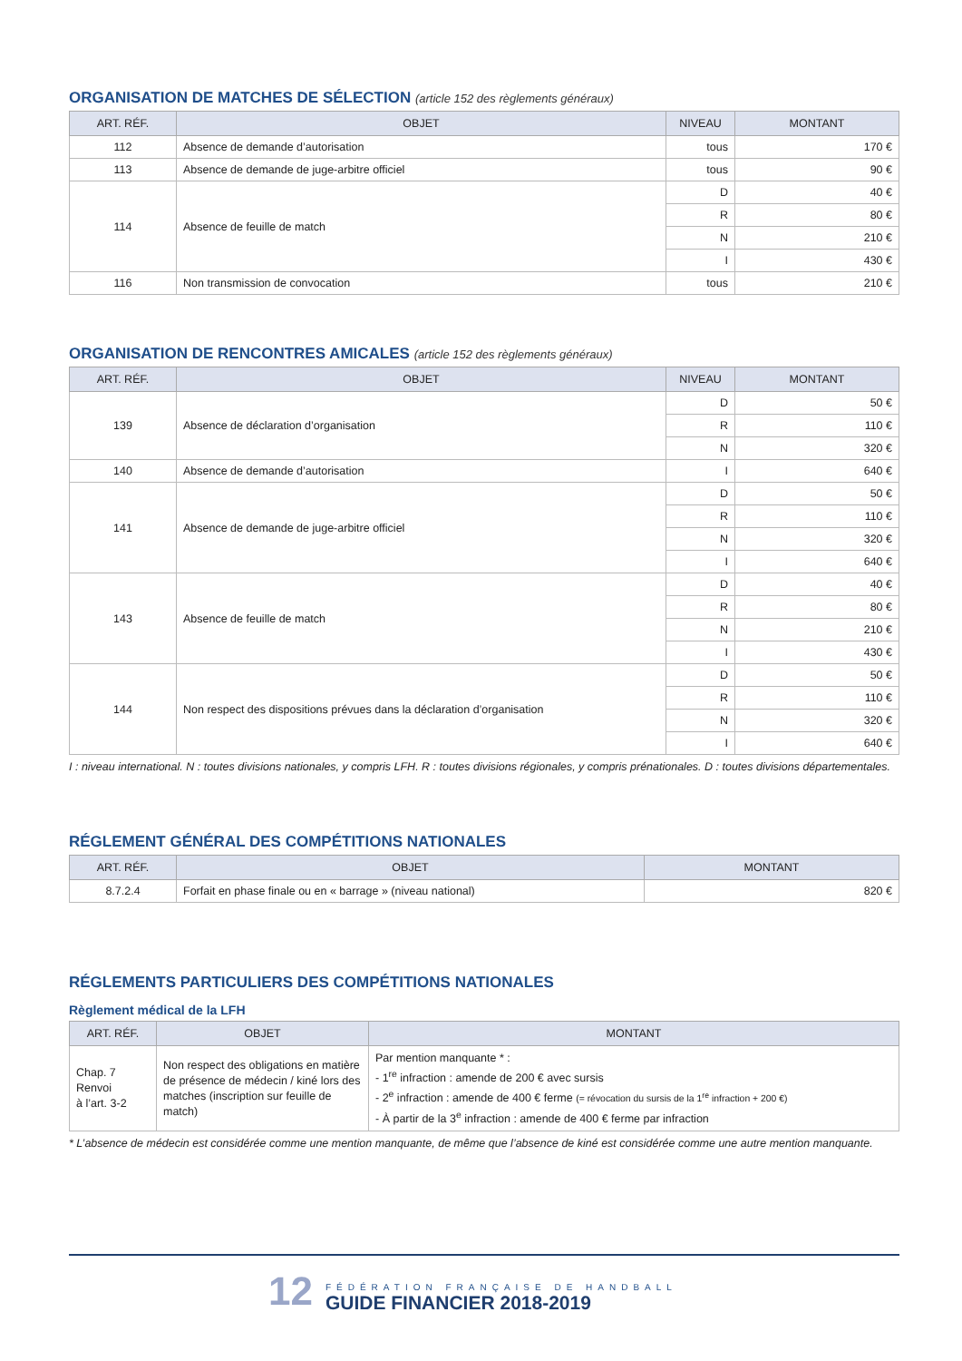ORGANISATION DE MATCHES DE SÉLECTION (article 152 des règlements généraux)
| ART. RÉF. | OBJET | NIVEAU | MONTANT |
| --- | --- | --- | --- |
| 112 | Absence de demande d’autorisation | tous | 170 € |
| 113 | Absence de demande de juge-arbitre officiel | tous | 90 € |
| 114 | Absence de feuille de match | D | 40 € |
| | | R | 80 € |
| | | N | 210 € |
| | | I | 430 € |
| 116 | Non transmission de convocation | tous | 210 € |
ORGANISATION DE RENCONTRES AMICALES (article 152 des règlements généraux)
| ART. RÉF. | OBJET | NIVEAU | MONTANT |
| --- | --- | --- | --- |
| 139 | Absence de déclaration d’organisation | D | 50 € |
| | | R | 110 € |
| | | N | 320 € |
| 140 | Absence de demande d’autorisation | I | 640 € |
| 141 | Absence de demande de juge-arbitre officiel | D | 50 € |
| | | R | 110 € |
| | | N | 320 € |
| | | I | 640 € |
| 143 | Absence de feuille de match | D | 40 € |
| | | R | 80 € |
| | | N | 210 € |
| | | I | 430 € |
| 144 | Non respect des dispositions prévues dans la déclaration d’organisation | D | 50 € |
| | | R | 110 € |
| | | N | 320 € |
| | | I | 640 € |
I : niveau international. N : toutes divisions nationales, y compris LFH. R : toutes divisions régionales, y compris prénationales. D : toutes divisions départementales.
RÉGLEMENT GÉNÉRAL DES COMPÉTITIONS NATIONALES
| ART. RÉF. | OBJET | MONTANT |
| --- | --- | --- |
| 8.7.2.4 | Forfait en phase finale ou en « barrage » (niveau national) | 820 € |
RÉGLEMENTS PARTICULIERS DES COMPÉTITIONS NATIONALES
Règlement médical de la LFH
| ART. RÉF. | OBJET | MONTANT |
| --- | --- | --- |
| Chap. 7 Renvoi à l’art. 3-2 | Non respect des obligations en matière de présence de médecin / kiné lors des matches (inscription sur feuille de match) | Par mention manquante * : - 1<sup>re</sup> infraction : amende de 200 € avec sursis - 2<sup>e</sup> infraction : amende de 400 € ferme (= révocation du sursis de la 1<sup>re</sup> infraction + 200 €) - À partir de la 3<sup>e</sup> infraction : amende de 400 € ferme par infraction |
* L’absence de médecin est considérée comme une mention manquante, de même que l’absence de kiné est considérée comme une autre mention manquante.
12
FÉDÉRATION FRANÇAISE DE HANDBALL
GUIDE FINANCIER 2018-2019